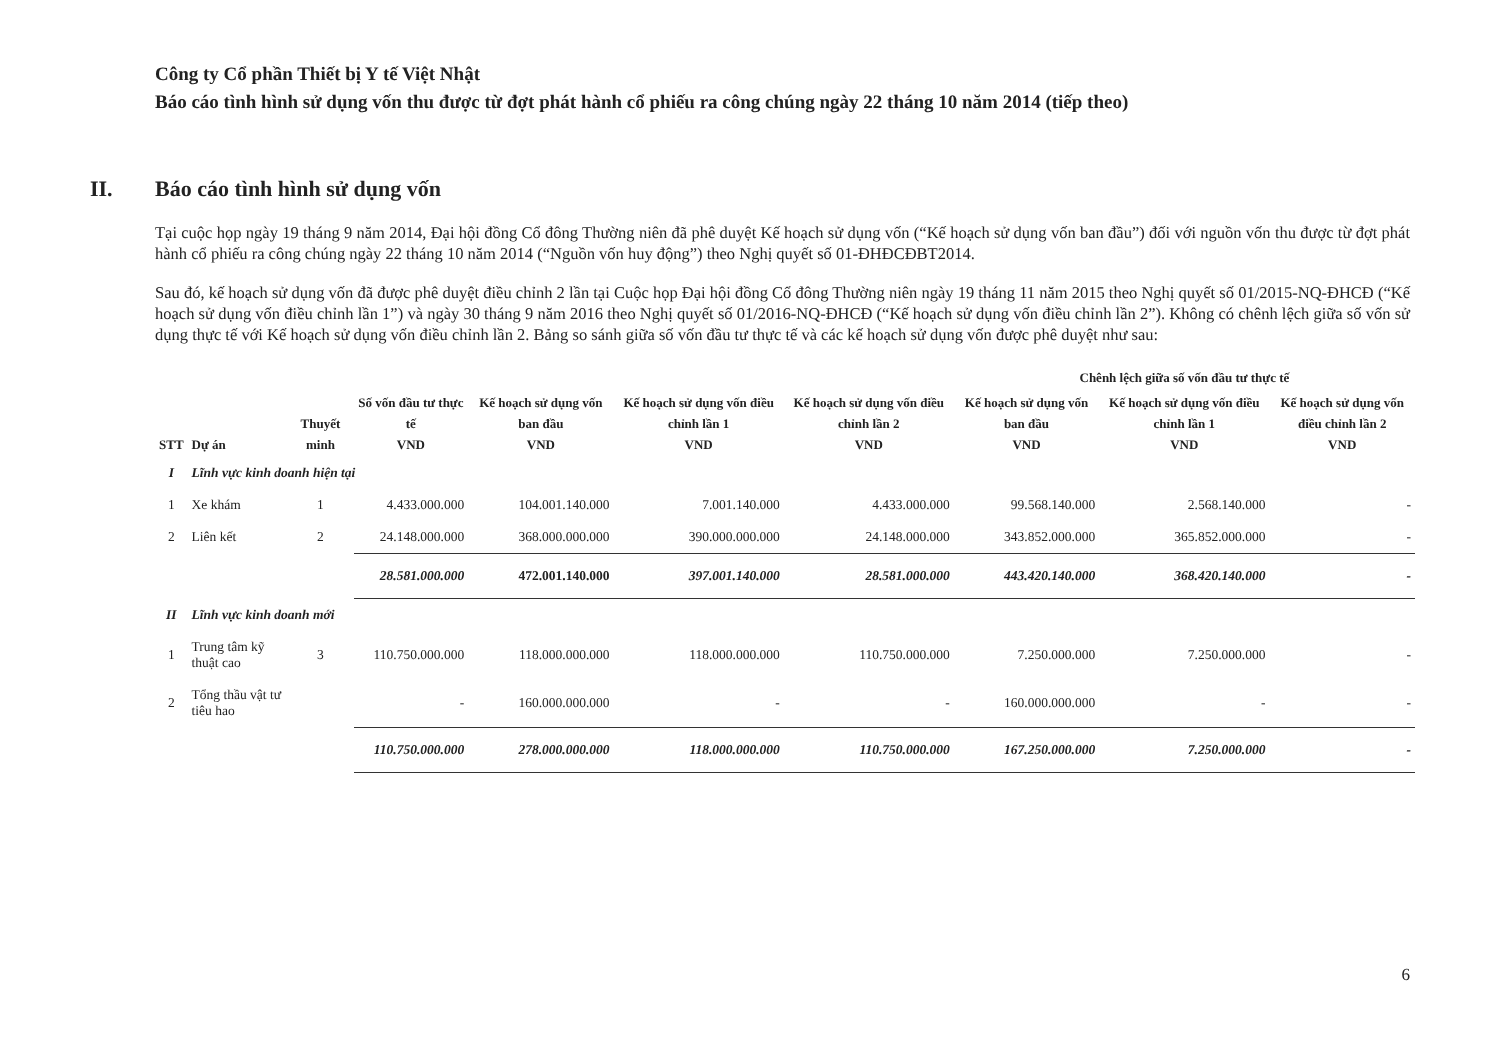Công ty Cổ phần Thiết bị Y tế Việt Nhật
Báo cáo tình hình sử dụng vốn thu được từ đợt phát hành cổ phiếu ra công chúng ngày 22 tháng 10 năm 2014 (tiếp theo)
II. Báo cáo tình hình sử dụng vốn
Tại cuộc họp ngày 19 tháng 9 năm 2014, Đại hội đồng Cổ đông Thường niên đã phê duyệt Kế hoạch sử dụng vốn (“Kế hoạch sử dụng vốn ban đầu”) đối với nguồn vốn thu được từ đợt phát hành cổ phiếu ra công chúng ngày 22 tháng 10 năm 2014 (“Nguồn vốn huy động”) theo Nghị quyết số 01-ĐHĐCĐBT2014.
Sau đó, kế hoạch sử dụng vốn đã được phê duyệt điều chỉnh 2 lần tại Cuộc họp Đại hội đồng Cổ đông Thường niên ngày 19 tháng 11 năm 2015 theo Nghị quyết số 01/2015-NQ-ĐHCĐ (“Kế hoạch sử dụng vốn điều chỉnh lần 1”) và ngày 30 tháng 9 năm 2016 theo Nghị quyết số 01/2016-NQ-ĐHCĐ (“Kế hoạch sử dụng vốn điều chỉnh lần 2”). Không có chênh lệch giữa số vốn sử dụng thực tế với Kế hoạch sử dụng vốn điều chỉnh lần 2. Bảng so sánh giữa số vốn đầu tư thực tế và các kế hoạch sử dụng vốn được phê duyệt như sau:
| | | | | | | | Chênh lệch giữa số vốn đầu tư thực tế | | |
| --- | --- | --- | --- | --- | --- | --- | --- | --- | --- |
| STT | Dự án | Thuyết minh | Số vốn đầu tư thực tế VND | Kế hoạch sử dụng vốn ban đầu VND | Kế hoạch sử dụng vốn điều chỉnh lần 1 VND | Kế hoạch sử dụng vốn điều chỉnh lần 2 VND | Kế hoạch sử dụng vốn ban đầu VND | Kế hoạch sử dụng vốn điều chỉnh lần 1 VND | Kế hoạch sử dụng vốn điều chỉnh lần 2 VND |
| I | Lĩnh vực kinh doanh hiện tại | | | | | | | | |
| 1 | Xe khám | 1 | 4.433.000.000 | 104.001.140.000 | 7.001.140.000 | 4.433.000.000 | 99.568.140.000 | 2.568.140.000 | - |
| 2 | Liên kết | 2 | 24.148.000.000 | 368.000.000.000 | 390.000.000.000 | 24.148.000.000 | 343.852.000.000 | 365.852.000.000 | - |
| | | | 28.581.000.000 | 472.001.140.000 | 397.001.140.000 | 28.581.000.000 | 443.420.140.000 | 368.420.140.000 | - |
| II | Lĩnh vực kinh doanh mới | | | | | | | | |
| 1 | Trung tâm kỹ thuật cao | 3 | 110.750.000.000 | 118.000.000.000 | 118.000.000.000 | 110.750.000.000 | 7.250.000.000 | 7.250.000.000 | - |
| 2 | Tổng thầu vật tư tiêu hao | | - | 160.000.000.000 | - | - | 160.000.000.000 | - | - |
| | | | 110.750.000.000 | 278.000.000.000 | 118.000.000.000 | 110.750.000.000 | 167.250.000.000 | 7.250.000.000 | - |
6